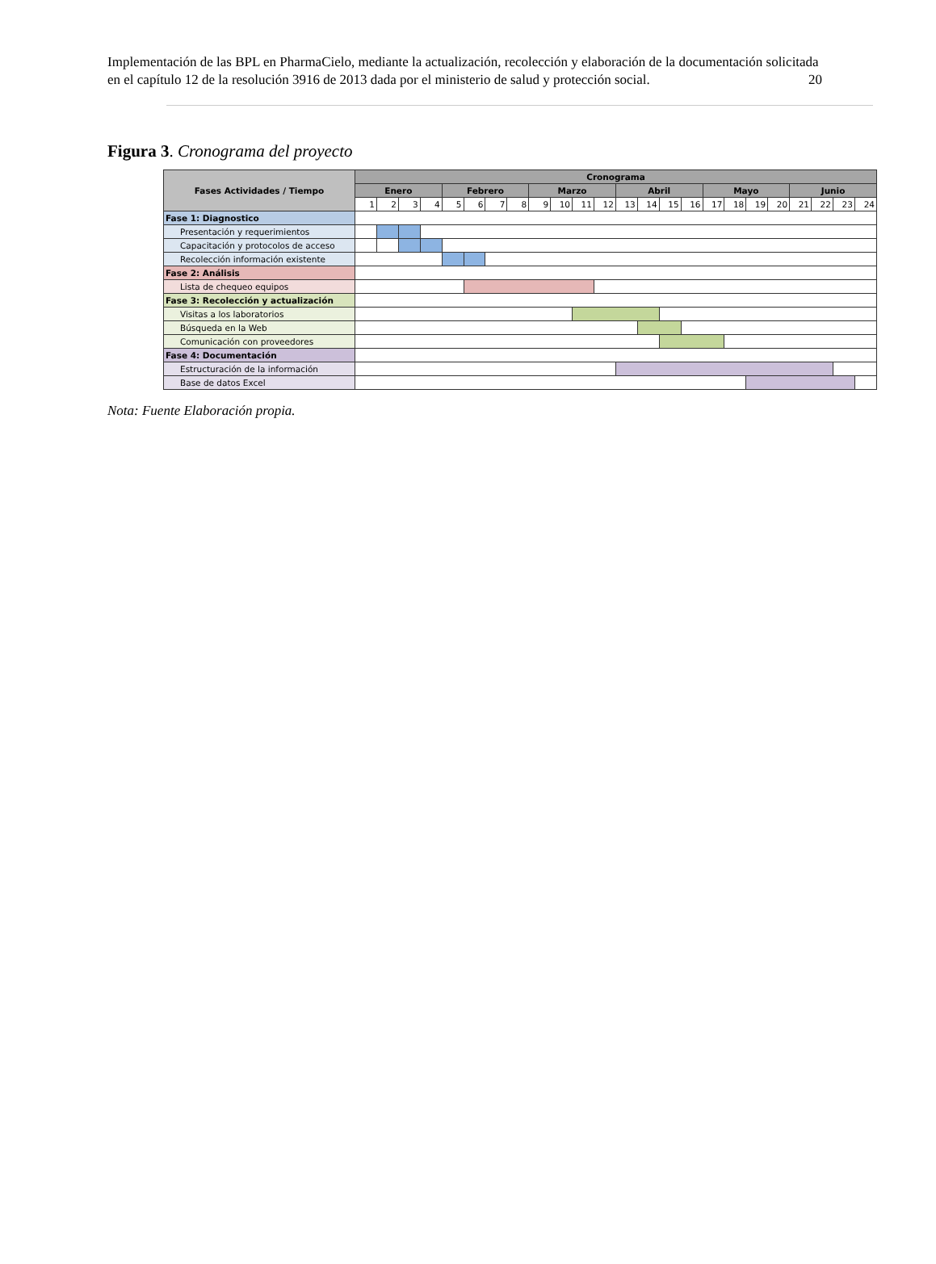Implementación de las BPL en PharmaCielo, mediante la actualización, recolección y elaboración de la documentación solicitada en el capítulo 12 de la resolución 3916 de 2013 dada por el ministerio de salud y protección social. 20
Figura 3. Cronograma del proyecto
| Fases Actividades / Tiempo | Cronograma | | | | | | | | | | | | | | | | | | | | | | | |
| --- | --- | --- | --- | --- | --- | --- | --- | --- | --- | --- | --- | --- | --- | --- | --- | --- | --- | --- | --- | --- | --- | --- | --- | --- |
| | Enero | | | | Febrero | | | | Marzo | | | | Abril | | | | Mayo | | | | Junio | | | |
| | 1 | 2 | 3 | 4 | 5 | 6 | 7 | 8 | 9 | 10 | 11 | 12 | 13 | 14 | 15 | 16 | 17 | 18 | 19 | 20 | 21 | 22 | 23 | 24 |
| Fase 1: Diagnostico | | | | | | | | | | | | | | | | | | | | | | | | |
| Presentación y requerimientos | | | | | | | | | | | | | | | | | | | | | | | | |
| Capacitación y protocolos de acceso | | | | | | | | | | | | | | | | | | | | | | | | |
| Recolección información existente | | | | | | | | | | | | | | | | | | | | | | | | |
| Fase 2: Análisis | | | | | | | | | | | | | | | | | | | | | | | | |
| Lista de chequeo equipos | | | | | | | | | | | | | | | | | | | | | | | | |
| Fase 3: Recolección y actualización | | | | | | | | | | | | | | | | | | | | | | | | |
| Visitas a los laboratorios | | | | | | | | | | | | | | | | | | | | | | | | |
| Búsqueda en la Web | | | | | | | | | | | | | | | | | | | | | | | | |
| Comunicación con proveedores | | | | | | | | | | | | | | | | | | | | | | | | |
| Fase 4: Documentación | | | | | | | | | | | | | | | | | | | | | | | | |
| Estructuración de la información | | | | | | | | | | | | | | | | | | | | | | | | |
| Base de datos Excel | | | | | | | | | | | | | | | | | | | | | | | | |
Nota: Fuente Elaboración propia.